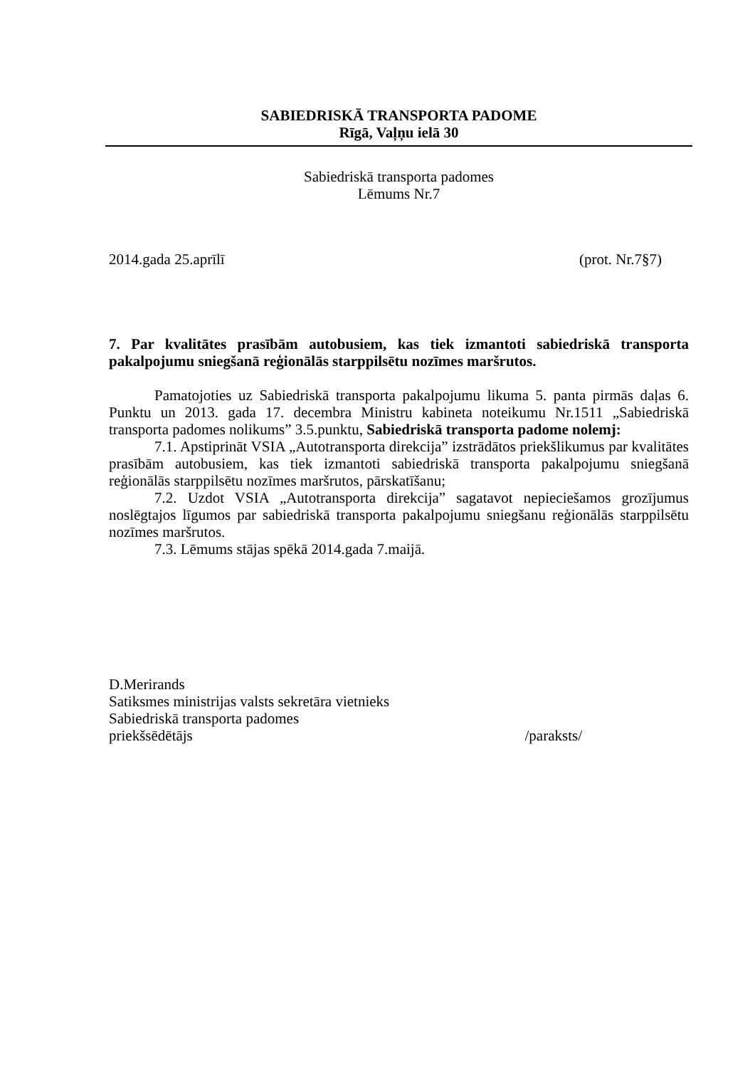SABIEDRISKĀ TRANSPORTA PADOME
Rīgā, Vaļņu ielā 30
Sabiedriskā transporta padomes
Lēmums Nr.7
2014.gada 25.aprīlī (prot. Nr.7§7)
7. Par kvalitātes prasībām autobusiem, kas tiek izmantoti sabiedriskā transporta pakalpojumu sniegšanā reģionālās starppilsētu nozīmes maršrutos.
Pamatojoties uz Sabiedriskā transporta pakalpojumu likuma 5. panta pirmās daļas 6. Punktu un 2013. gada 17. decembra Ministru kabineta noteikumu Nr.1511 „Sabiedriskā transporta padomes nolikums” 3.5.punktu, Sabiedriskā transporta padome nolemj:
7.1. Apstiprināt VSIA „Autotransporta direkcija” izstrādātos priekšlikumus par kvalitātes prasībām autobusiem, kas tiek izmantoti sabiedriskā transporta pakalpojumu sniegšanā reģionālās starppilsētu nozīmes maršrutos, pārskatīšanu;
7.2. Uzdot VSIA „Autotransporta direkcija” sagatavot nepieciešamos grozījumus noslēgtajos līgumos par sabiedriskā transporta pakalpojumu sniegšanu reģionālās starppilsētu nozīmes maršrutos.
7.3. Lēmums stājas spēkā 2014.gada 7.maijā.
D.Merirands
Satiksmes ministrijas valsts sekretāra vietnieks
Sabiedriskā transporta padomes
priekšsēdētājs /paraksts/